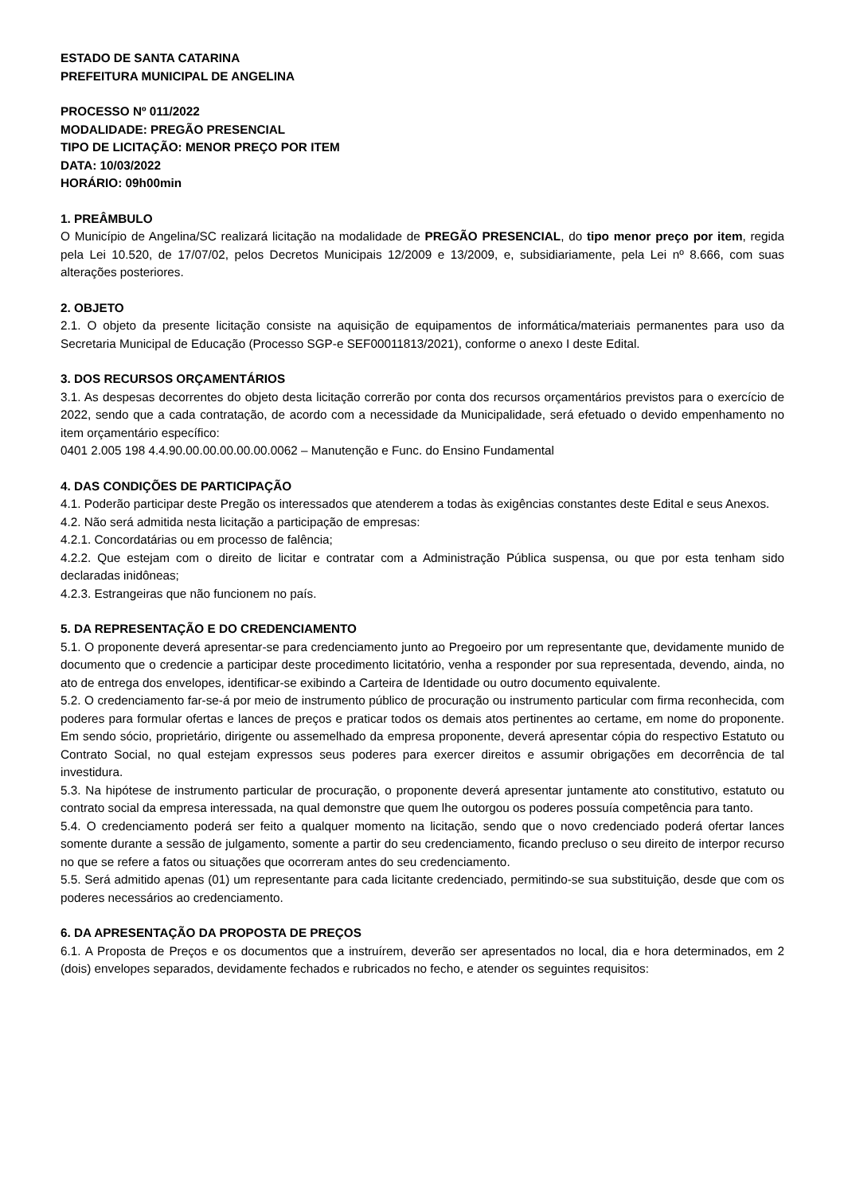ESTADO DE SANTA CATARINA
PREFEITURA MUNICIPAL DE ANGELINA
PROCESSO Nº 011/2022
MODALIDADE: PREGÃO PRESENCIAL
TIPO DE LICITAÇÃO: MENOR PREÇO POR ITEM
DATA: 10/03/2022
HORÁRIO: 09h00min
1. PREÂMBULO
O Município de Angelina/SC realizará licitação na modalidade de PREGÃO PRESENCIAL, do tipo menor preço por item, regida pela Lei 10.520, de 17/07/02, pelos Decretos Municipais 12/2009 e 13/2009, e, subsidiariamente, pela Lei nº 8.666, com suas alterações posteriores.
2. OBJETO
2.1. O objeto da presente licitação consiste na aquisição de equipamentos de informática/materiais permanentes para uso da Secretaria Municipal de Educação (Processo SGP-e SEF00011813/2021), conforme o anexo I deste Edital.
3. DOS RECURSOS ORÇAMENTÁRIOS
3.1. As despesas decorrentes do objeto desta licitação correrão por conta dos recursos orçamentários previstos para o exercício de 2022, sendo que a cada contratação, de acordo com a necessidade da Municipalidade, será efetuado o devido empenhamento no item orçamentário específico:
0401 2.005 198 4.4.90.00.00.00.00.00.0062 – Manutenção e Func. do Ensino Fundamental
4. DAS CONDIÇÕES DE PARTICIPAÇÃO
4.1. Poderão participar deste Pregão os interessados que atenderem a todas às exigências constantes deste Edital e seus Anexos.
4.2. Não será admitida nesta licitação a participação de empresas:
4.2.1. Concordatárias ou em processo de falência;
4.2.2. Que estejam com o direito de licitar e contratar com a Administração Pública suspensa, ou que por esta tenham sido declaradas inidôneas;
4.2.3. Estrangeiras que não funcionem no país.
5. DA REPRESENTAÇÃO E DO CREDENCIAMENTO
5.1. O proponente deverá apresentar-se para credenciamento junto ao Pregoeiro por um representante que, devidamente munido de documento que o credencie a participar deste procedimento licitatório, venha a responder por sua representada, devendo, ainda, no ato de entrega dos envelopes, identificar-se exibindo a Carteira de Identidade ou outro documento equivalente.
5.2. O credenciamento far-se-á por meio de instrumento público de procuração ou instrumento particular com firma reconhecida, com poderes para formular ofertas e lances de preços e praticar todos os demais atos pertinentes ao certame, em nome do proponente. Em sendo sócio, proprietário, dirigente ou assemelhado da empresa proponente, deverá apresentar cópia do respectivo Estatuto ou Contrato Social, no qual estejam expressos seus poderes para exercer direitos e assumir obrigações em decorrência de tal investidura.
5.3. Na hipótese de instrumento particular de procuração, o proponente deverá apresentar juntamente ato constitutivo, estatuto ou contrato social da empresa interessada, na qual demonstre que quem lhe outorgou os poderes possuía competência para tanto.
5.4. O credenciamento poderá ser feito a qualquer momento na licitação, sendo que o novo credenciado poderá ofertar lances somente durante a sessão de julgamento, somente a partir do seu credenciamento, ficando precluso o seu direito de interpor recurso no que se refere a fatos ou situações que ocorreram antes do seu credenciamento.
5.5. Será admitido apenas (01) um representante para cada licitante credenciado, permitindo-se sua substituição, desde que com os poderes necessários ao credenciamento.
6. DA APRESENTAÇÃO DA PROPOSTA DE PREÇOS
6.1. A Proposta de Preços e os documentos que a instruírem, deverão ser apresentados no local, dia e hora determinados, em 2 (dois) envelopes separados, devidamente fechados e rubricados no fecho, e atender os seguintes requisitos: